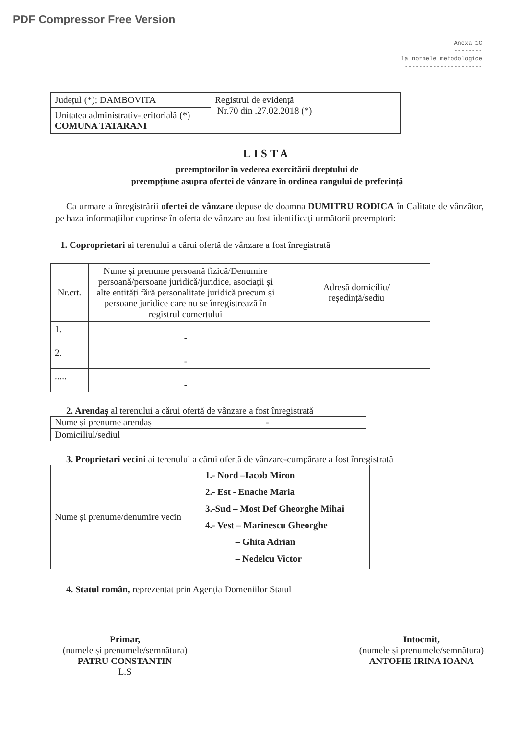PDF Compressor Free Version
Anexa 1C
--------
la normele metodologice
----------------------
| Județul (*); DAMBOVITA | Registrul de evidență Nr.70 din .27.02.2018 (*) |
| Unitatea administrativ-teritorială (*) COMUNA TATARANI | |
LISTA
preemptorilor în vederea exercitării dreptului de
preempțiune asupra ofertei de vânzare în ordinea rangului de preferință
Ca urmare a înregistrării ofertei de vânzare depuse de doamna DUMITRU RODICA în Calitate de vânzător, pe baza informațiilor cuprinse în oferta de vânzare au fost identificați următorii preemptori:
1. Coproprietari ai terenului a cărui ofertă de vânzare a fost înregistrată
| Nr.crt. | Nume și prenume persoană fizică/Denumire persoană/persoane juridică/juridice, asociații și alte entități fără personalitate juridică precum și persoane juridice care nu se înregistrează în registrul comerțului | Adresă domiciliu/ reședință/sediu |
| --- | --- | --- |
| 1. | - | |
| 2. | - | |
| ..... | - | |
2. Arendaș al terenului a cărui ofertă de vânzare a fost înregistrată
| Nume și prenume arendaș | - |
| Domiciliul/sediul | |
3. Proprietari vecini ai terenului a cărui ofertă de vânzare-cumpărare a fost înregistrată
| Nume și prenume/denumire vecin | 1.- Nord –Iacob Miron 2.- Est - Enache Maria 3.-Sud – Most Def Gheorghe Mihai 4.- Vest – Marinescu Gheorghe – Ghita Adrian – Nedelcu Victor |
4. Statul român, reprezentat prin Agenția Domeniilor Statul
Primar,
(numele și prenumele/semnătura)
PATRU CONSTANTIN
L.S
Intocmit,
(numele și prenumele/semnătura)
ANTOFIE IRINA IOANA